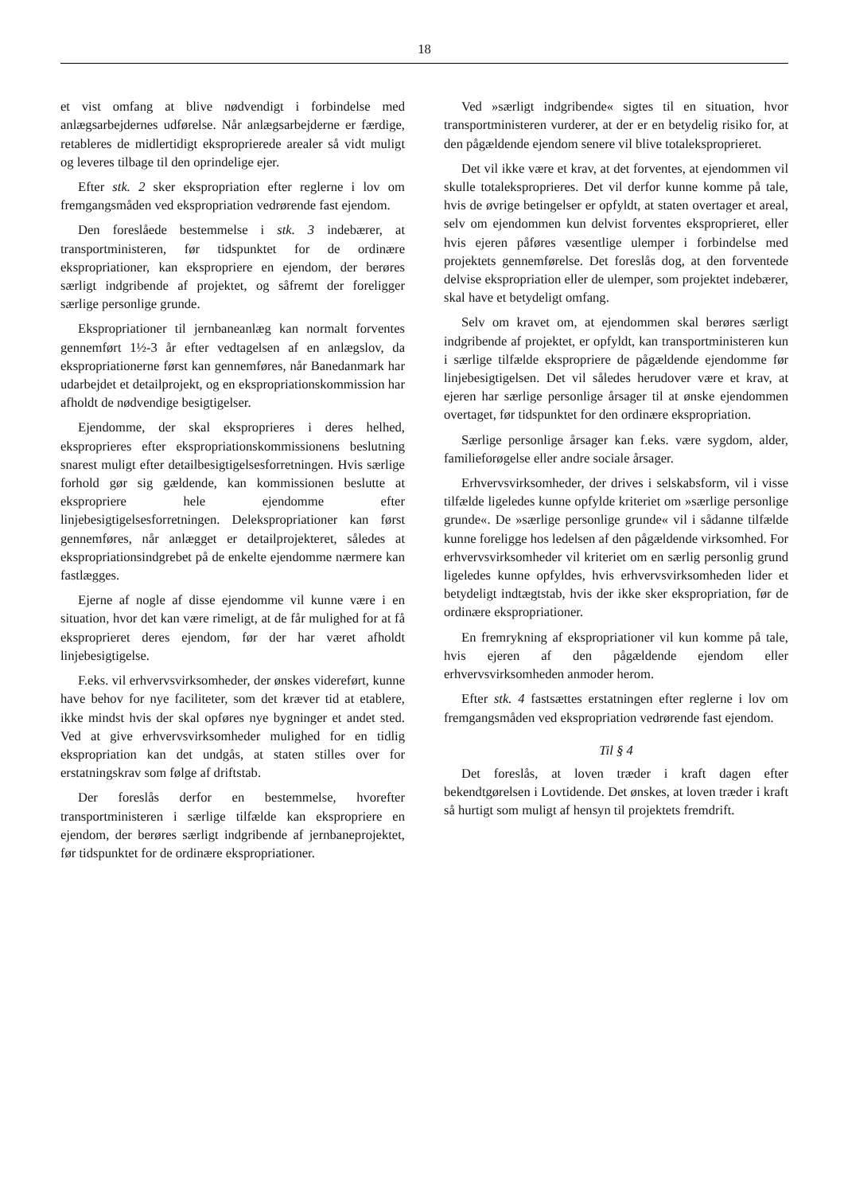18
et vist omfang at blive nødvendigt i forbindelse med anlægsarbejdernes udførelse. Når anlægsarbejderne er færdige, retableres de midlertidigt eksproprierede arealer så vidt muligt og leveres tilbage til den oprindelige ejer.
Efter stk. 2 sker ekspropriation efter reglerne i lov om fremgangsmåden ved ekspropriation vedrørende fast ejendom.
Den foreslåede bestemmelse i stk. 3 indebærer, at transportministeren, før tidspunktet for de ordinære ekspropriationer, kan ekspropriere en ejendom, der berøres særligt indgribende af projektet, og såfremt der foreligger særlige personlige grunde.
Ekspropriationer til jernbaneanlæg kan normalt forventes gennemført 1½-3 år efter vedtagelsen af en anlægslov, da ekspropriationerne først kan gennemføres, når Banedanmark har udarbejdet et detailprojekt, og en ekspropriationskommission har afholdt de nødvendige besigtigelser.
Ejendomme, der skal eksproprieres i deres helhed, eksproprieres efter ekspropriationskommissionens beslutning snarest muligt efter detailbesigtigelsesforretningen. Hvis særlige forhold gør sig gældende, kan kommissionen beslutte at ekspropriere hele ejendomme efter linjebesigtigelsesforretningen. Delekspropriationer kan først gennemføres, når anlægget er detailprojekteret, således at ekspropriationsindgrebet på de enkelte ejendomme nærmere kan fastlægges.
Ejerne af nogle af disse ejendomme vil kunne være i en situation, hvor det kan være rimeligt, at de får mulighed for at få eksproprieret deres ejendom, før der har været afholdt linjebesigtigelse.
F.eks. vil erhvervsvirksomheder, der ønskes videreført, kunne have behov for nye faciliteter, som det kræver tid at etablere, ikke mindst hvis der skal opføres nye bygninger et andet sted. Ved at give erhvervsvirksomheder mulighed for en tidlig ekspropriation kan det undgås, at staten stilles over for erstatningskrav som følge af driftstab.
Der foreslås derfor en bestemmelse, hvorefter transportministeren i særlige tilfælde kan ekspropriere en ejendom, der berøres særligt indgribende af jernbaneprojektet, før tidspunktet for de ordinære ekspropriationer.
Ved »særligt indgribende« sigtes til en situation, hvor transportministeren vurderer, at der er en betydelig risiko for, at den pågældende ejendom senere vil blive totaleksproprieret.
Det vil ikke være et krav, at det forventes, at ejendommen vil skulle totaleksproprieres. Det vil derfor kunne komme på tale, hvis de øvrige betingelser er opfyldt, at staten overtager et areal, selv om ejendommen kun delvist forventes eksproprieret, eller hvis ejeren påføres væsentlige ulemper i forbindelse med projektets gennemførelse. Det foreslås dog, at den forventede delvise ekspropriation eller de ulemper, som projektet indebærer, skal have et betydeligt omfang.
Selv om kravet om, at ejendommen skal berøres særligt indgribende af projektet, er opfyldt, kan transportministeren kun i særlige tilfælde ekspropriere de pågældende ejendomme før linjebesigtigelsen. Det vil således herudover være et krav, at ejeren har særlige personlige årsager til at ønske ejendommen overtaget, før tidspunktet for den ordinære ekspropriation.
Særlige personlige årsager kan f.eks. være sygdom, alder, familieforøgelse eller andre sociale årsager.
Erhvervsvirksomheder, der drives i selskabsform, vil i visse tilfælde ligeledes kunne opfylde kriteriet om »særlige personlige grunde«. De »særlige personlige grunde« vil i sådanne tilfælde kunne foreligge hos ledelsen af den pågældende virksomhed. For erhvervsvirksomheder vil kriteriet om en særlig personlig grund ligeledes kunne opfyldes, hvis erhvervsvirksomheden lider et betydeligt indtægtstab, hvis der ikke sker ekspropriation, før de ordinære ekspropriationer.
En fremrykning af ekspropriationer vil kun komme på tale, hvis ejeren af den pågældende ejendom eller erhvervsvirksomheden anmoder herom.
Efter stk. 4 fastsættes erstatningen efter reglerne i lov om fremgangsmåden ved ekspropriation vedrørende fast ejendom.
Til § 4
Det foreslås, at loven træder i kraft dagen efter bekendtgørelsen i Lovtidende. Det ønskes, at loven træder i kraft så hurtigt som muligt af hensyn til projektets fremdrift.